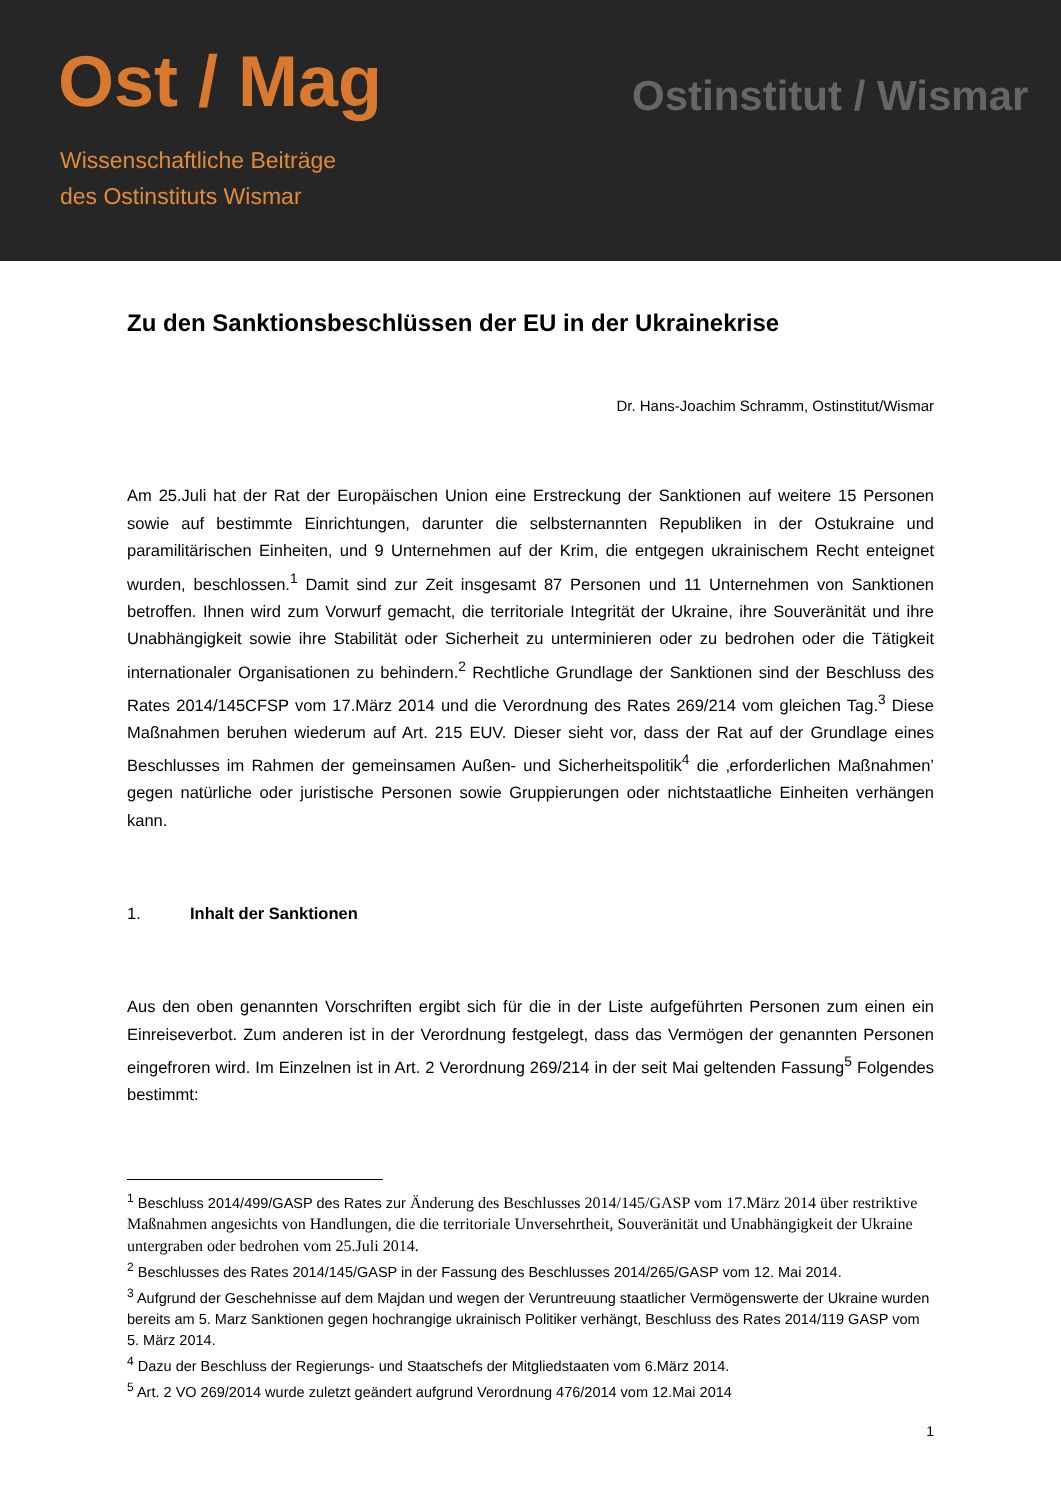Ost / Mag
Wissenschaftliche Beiträge
des Ostinstituts Wismar
Ostinstitut / Wismar
Zu den Sanktionsbeschlüssen der EU in der Ukrainekrise
Dr. Hans-Joachim Schramm, Ostinstitut/Wismar
Am 25.Juli hat der Rat der Europäischen Union eine Erstreckung der Sanktionen auf weitere 15 Personen sowie auf bestimmte Einrichtungen, darunter die selbsternannten Republiken in der Ostukraine und paramilitärischen Einheiten, und 9 Unternehmen auf der Krim, die entgegen ukrainischem Recht enteignet wurden, beschlossen.<sup>1</sup> Damit sind zur Zeit insgesamt 87 Personen und 11 Unternehmen von Sanktionen betroffen. Ihnen wird zum Vorwurf gemacht, die territoriale Integrität der Ukraine, ihre Souveränität und ihre Unabhängigkeit sowie ihre Stabilität oder Sicherheit zu unterminieren oder zu bedrohen oder die Tätigkeit internationaler Organisationen zu behindern.<sup>2</sup> Rechtliche Grundlage der Sanktionen sind der Beschluss des Rates 2014/145CFSP vom 17.März 2014 und die Verordnung des Rates 269/214 vom gleichen Tag.<sup>3</sup> Diese Maßnahmen beruhen wiederum auf Art. 215 EUV. Dieser sieht vor, dass der Rat auf der Grundlage eines Beschlusses im Rahmen der gemeinsamen Außen- und Sicherheitspolitik<sup>4</sup> die ‚erforderlichen Maßnahmen’ gegen natürliche oder juristische Personen sowie Gruppierungen oder nichtstaatliche Einheiten verhängen kann.
1. Inhalt der Sanktionen
Aus den oben genannten Vorschriften ergibt sich für die in der Liste aufgeführten Personen zum einen ein Einreiseverbot. Zum anderen ist in der Verordnung festgelegt, dass das Vermögen der genannten Personen eingefroren wird. Im Einzelnen ist in Art. 2 Verordnung 269/214 in der seit Mai geltenden Fassung<sup>5</sup> Folgendes bestimmt:
<sup>1</sup> Beschluss 2014/499/GASP des Rates zur Änderung des Beschlusses 2014/145/GASP vom 17.März 2014 über restriktive Maßnahmen angesichts von Handlungen, die die territoriale Unversehrtheit, Souveränität und Unabhängigkeit der Ukraine untergraben oder bedrohen vom 25.Juli 2014.
<sup>2</sup> Beschlusses des Rates 2014/145/GASP in der Fassung des Beschlusses 2014/265/GASP vom 12. Mai 2014.
<sup>3</sup> Aufgrund der Geschehnisse auf dem Majdan und wegen der Veruntreuung staatlicher Vermögenswerte der Ukraine wurden bereits am 5. Marz Sanktionen gegen hochrangige ukrainisch Politiker verhängt, Beschluss des Rates 2014/119 GASP vom 5. März 2014.
<sup>4</sup> Dazu der Beschluss der Regierungs- und Staatschefs der Mitgliedstaaten vom 6.März 2014.
<sup>5</sup> Art. 2 VO 269/2014 wurde zuletzt geändert aufgrund Verordnung 476/2014 vom 12.Mai 2014
1